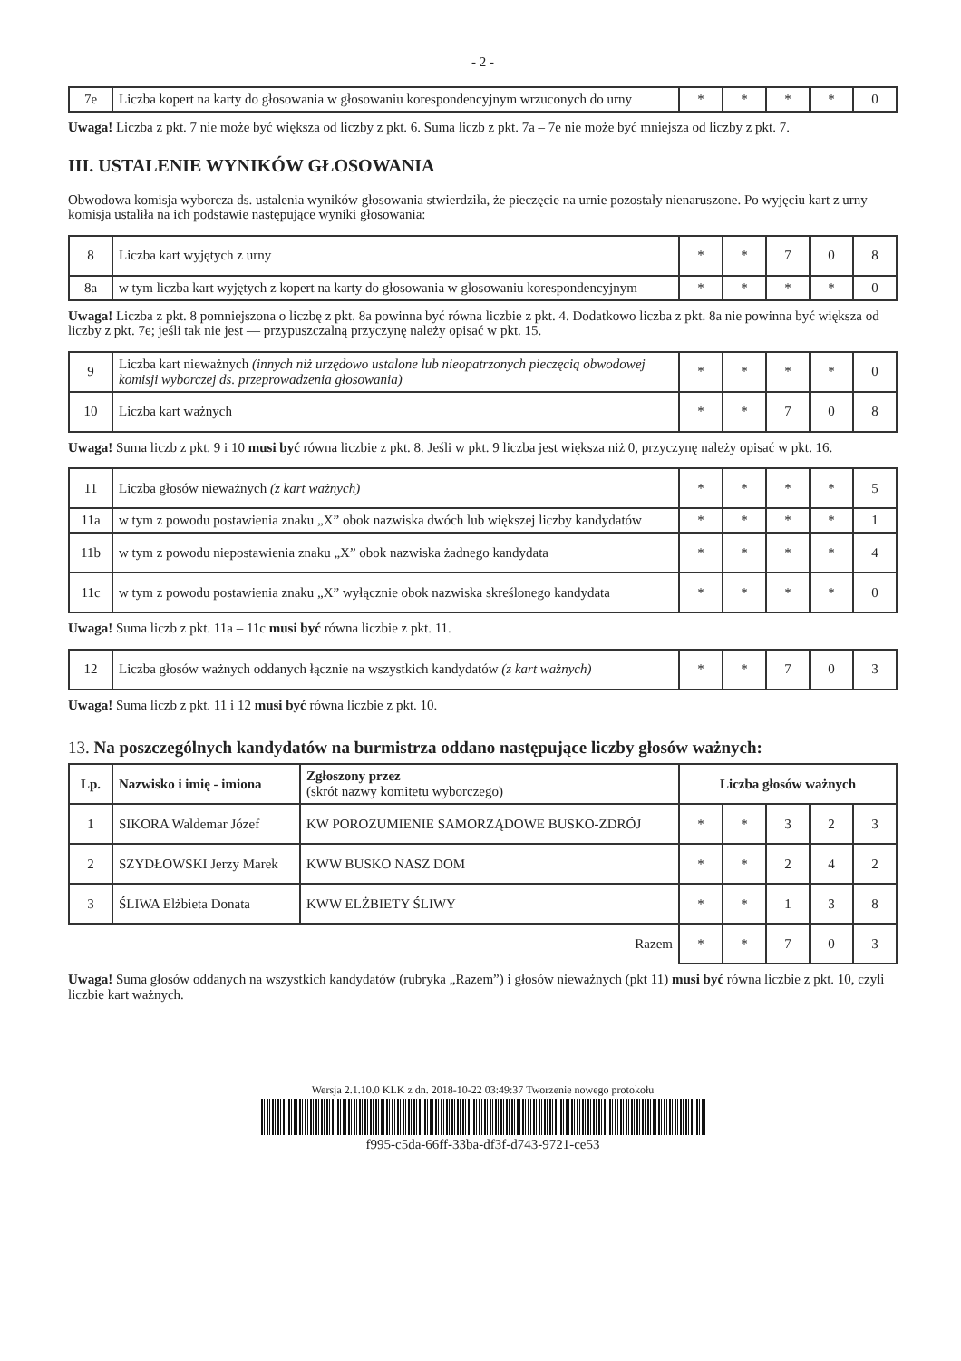- 2 -
| 7e | Liczba kopert na karty do głosowania w głosowaniu korespondencyjnym wrzuconych do urny | * | * | * | * | 0 |
Uwaga! Liczba z pkt. 7 nie może być większa od liczby z pkt. 6. Suma liczb z pkt. 7a – 7e nie może być mniejsza od liczby z pkt. 7.
III. USTALENIE WYNIKÓW GŁOSOWANIA
Obwodowa komisja wyborcza ds. ustalenia wyników głosowania stwierdziła, że pieczęcie na urnie pozostały nienaruszone. Po wyjęciu kart z urny komisja ustaliła na ich podstawie następujące wyniki głosowania:
| 8 | Liczba kart wyjętych z urny | * | * | 7 | 0 | 8 |
| 8a | w tym liczba kart wyjętych z kopert na karty do głosowania w głosowaniu korespondencyjnym | * | * | * | * | 0 |
Uwaga! Liczba z pkt. 8 pomniejszona o liczbę z pkt. 8a powinna być równa liczbie z pkt. 4. Dodatkowo liczba z pkt. 8a nie powinna być większa od liczby z pkt. 7e; jeśli tak nie jest — przypuszczalną przyczynę należy opisać w pkt. 15.
| 9 | Liczba kart nieważnych (innych niż urzędowo ustalone lub nieopatrzonych pieczęcią obwodowej komisji wyborczej ds. przeprowadzenia głosowania) | * | * | * | * | 0 |
| 10 | Liczba kart ważnych | * | * | 7 | 0 | 8 |
Uwaga! Suma liczb z pkt. 9 i 10 musi być równa liczbie z pkt. 8. Jeśli w pkt. 9 liczba jest większa niż 0, przyczynę należy opisać w pkt. 16.
| 11 | Liczba głosów nieważnych (z kart ważnych) | * | * | * | * | 5 |
| 11a | w tym z powodu postawienia znaku „X” obok nazwiska dwóch lub większej liczby kandydatów | * | * | * | * | 1 |
| 11b | w tym z powodu niepostawienia znaku „X” obok nazwiska żadnego kandydata | * | * | * | * | 4 |
| 11c | w tym z powodu postawienia znaku „X” wyłącznie obok nazwiska skreślonego kandydata | * | * | * | * | 0 |
Uwaga! Suma liczb z pkt. 11a – 11c musi być równa liczbie z pkt. 11.
| 12 | Liczba głosów ważnych oddanych łącznie na wszystkich kandydatów (z kart ważnych) | * | * | 7 | 0 | 3 |
Uwaga! Suma liczb z pkt. 11 i 12 musi być równa liczbie z pkt. 10.
13. Na poszczególnych kandydatów na burmistrza oddano następujące liczby głosów ważnych:
| Lp. | Nazwisko i imię - imiona | Zgłoszony przez (skrót nazwy komitetu wyborczego) | Liczba głosów ważnych | | | | |
| --- | --- | --- | --- | --- | --- | --- | --- |
| 1 | SIKORA Waldemar Józef | KW POROZUMIENIE SAMORZĄDOWE BUSKO-ZDRÓJ | * | * | 3 | 2 | 3 |
| 2 | SZYDŁOWSKI Jerzy Marek | KWW BUSKO NASZ DOM | * | * | 2 | 4 | 2 |
| 3 | ŚLIWA Elżbieta Donata | KWW ELŻBIETY ŚLIWY | * | * | 1 | 3 | 8 |
| Razem | | | * | * | 7 | 0 | 3 |
Uwaga! Suma głosów oddanych na wszystkich kandydatów (rubryka „Razem”) i głosów nieważnych (pkt 11) musi być równa liczbie z pkt. 10, czyli liczbie kart ważnych.
Wersja 2.1.10.0 KLK z dn. 2018-10-22 03:49:37 Tworzenie nowego protokołu
f995-c5da-66ff-33ba-df3f-d743-9721-ce53